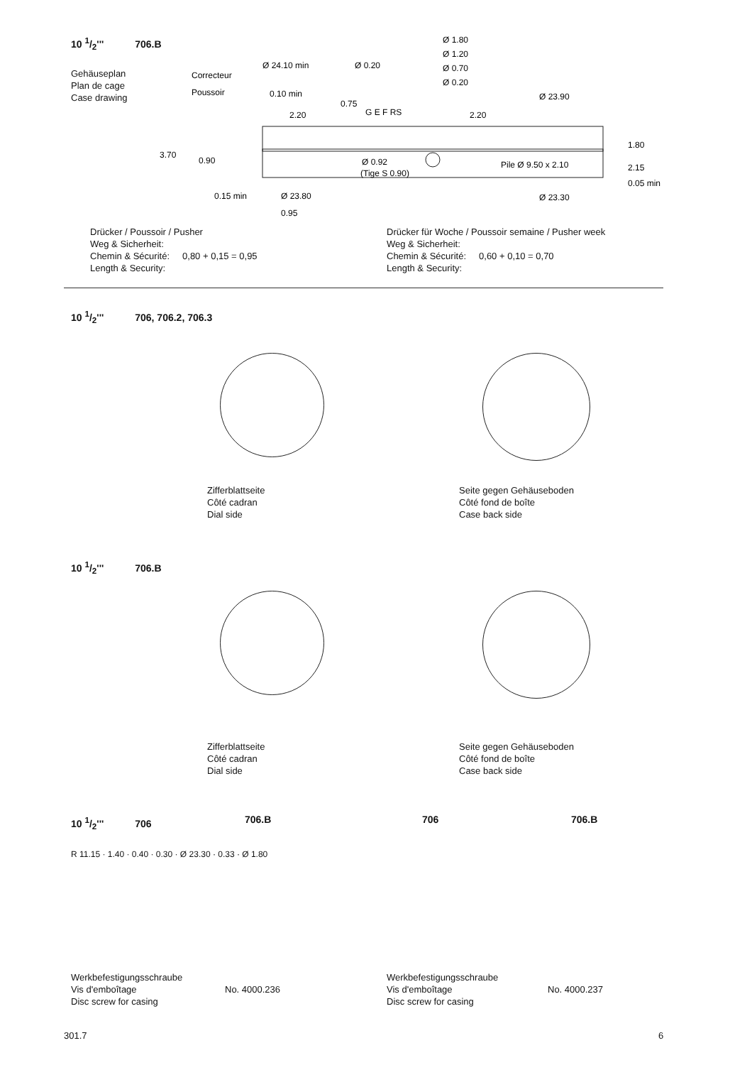10 1/2''' 706.B
Gehäuseplan
Plan de cage
Case drawing
Ø 24.10 min
Ø 0.20
Ø 1.80
Ø 1.20
Ø 0.70
Ø 0.20
Correcteur
Poussoir
0.10 min
Ø 23.90
0.75
G E F RS
2.20
2.20
1.80
3.70
0.90
Ø 0.92
(Tige S 0.90)
Pile Ø 9.50 x 2.10
2.15
0.05 min
0.15 min
Ø 23.80
Ø 23.30
0.95
Drücker / Poussoir / Pusher
Weg & Sicherheit:
Chemin & Sécurité: 0,80 + 0,15 = 0,95
Length & Security:
Drücker für Woche / Poussoir semaine / Pusher week
Weg & Sicherheit:
Chemin & Sécurité: 0,60 + 0,10 = 0,70
Length & Security:
10 1/2''' 706, 706.2, 706.3
Zifferblattseite
Côté cadran
Dial side
Seite gegen Gehäuseboden
Côté fond de boîte
Case back side
10 1/2''' 706.B
Zifferblattseite
Côté cadran
Dial side
Seite gegen Gehäuseboden
Côté fond de boîte
Case back side
10 1/2''' 706 706.B 706 706.B
R 11.15 · 1.40 · 0.40 · 0.30 · Ø 23.30 · 0.33 · Ø 1.80
Werkbefestigungsschraube
Vis d'emboîtage
Disc screw for casing
No. 4000.236
Werkbefestigungsschraube
Vis d'emboîtage
Disc screw for casing
No. 4000.237
301.7 6